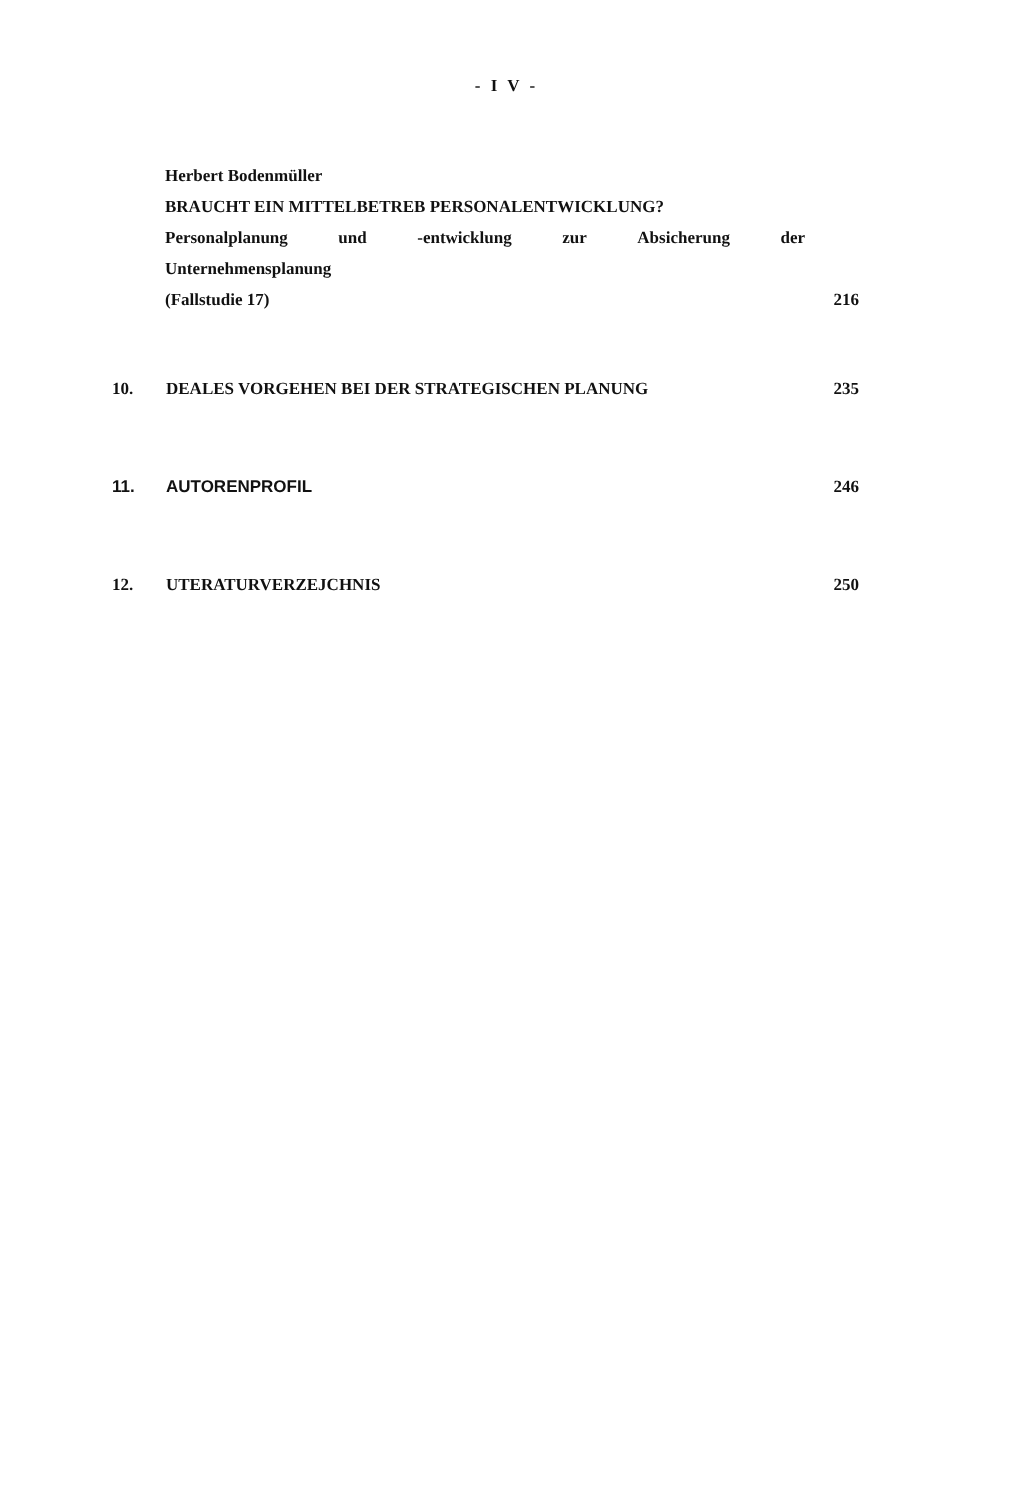- I V -
Herbert Bodenmüller
BRAUCHT EIN MITTELBETREB PERSONALENTWICKLUNG?
Personalplanung und -entwicklung zur Absicherung der
Unternehmensplanung
(Fallstudie 17) 216
10. DEALES VORGEHEN BEI DER STRATEGISCHEN PLANUNG 235
11. AUTORENPROFIL 246
12. UTERATURVERZEJCHNIS 250